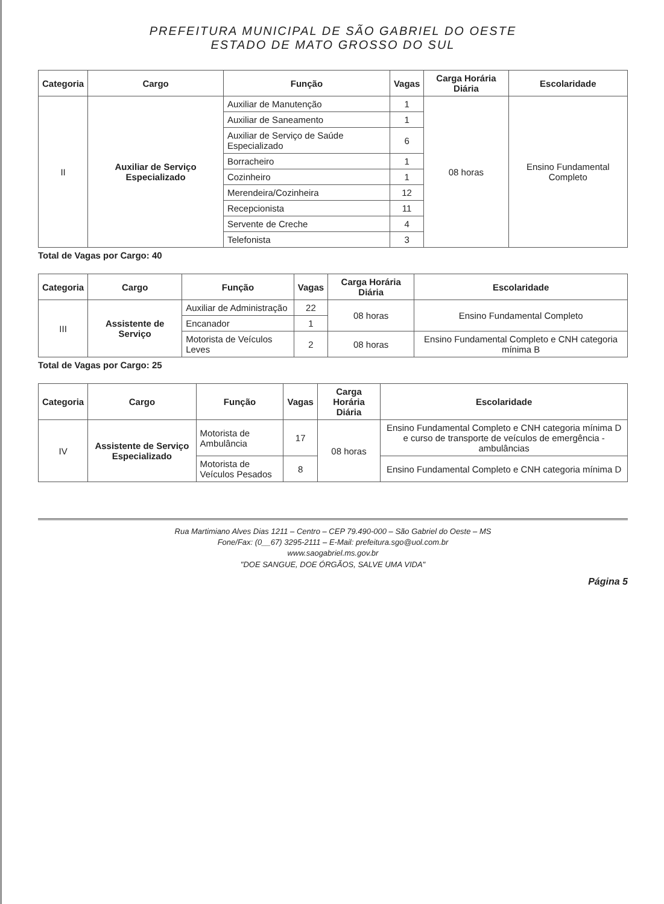PREFEITURA MUNICIPAL DE SÃO GABRIEL DO OESTE
ESTADO DE MATO GROSSO DO SUL
| Categoria | Cargo | Função | Vagas | Carga Horária Diária | Escolaridade |
| --- | --- | --- | --- | --- | --- |
| II | Auxiliar de Serviço Especializado | Auxiliar de Manutenção | 1 | 08 horas | Ensino Fundamental Completo |
| | | Auxiliar de Saneamento | 1 | | |
| | | Auxiliar de Serviço de Saúde Especializado | 6 | | |
| | | Borracheiro | 1 | | |
| | | Cozinheiro | 1 | | |
| | | Merendeira/Cozinheira | 12 | | |
| | | Recepcionista | 11 | | |
| | | Servente de Creche | 4 | | |
| | | Telefonista | 3 | | |
Total de Vagas por Cargo: 40
| Categoria | Cargo | Função | Vagas | Carga Horária Diária | Escolaridade |
| --- | --- | --- | --- | --- | --- |
| III | Assistente de Serviço | Auxiliar de Administração | 22 | 08 horas | Ensino Fundamental Completo |
| | | Encanador | 1 | | |
| | | Motorista de Veículos Leves | 2 | 08 horas | Ensino Fundamental Completo e CNH categoria mínima B |
Total de Vagas por Cargo: 25
| Categoria | Cargo | Função | Vagas | Carga Horária Diária | Escolaridade |
| --- | --- | --- | --- | --- | --- |
| IV | Assistente de Serviço Especializado | Motorista de Ambulância | 17 | 08 horas | Ensino Fundamental Completo e CNH categoria mínima D e curso de transporte de veículos de emergência - ambulâncias |
| | | Motorista de Veículos Pesados | 8 | | Ensino Fundamental Completo e CNH categoria mínima D |
Rua Martimiano Alves Dias 1211 – Centro – CEP 79.490-000 – São Gabriel do Oeste – MS
Fone/Fax: (0__67) 3295-2111 – E-Mail: prefeitura.sgo@uol.com.br
www.saogabriel.ms.gov.br
"DOE SANGUE, DOE ÓRGÃOS, SALVE UMA VIDA"
Página 5